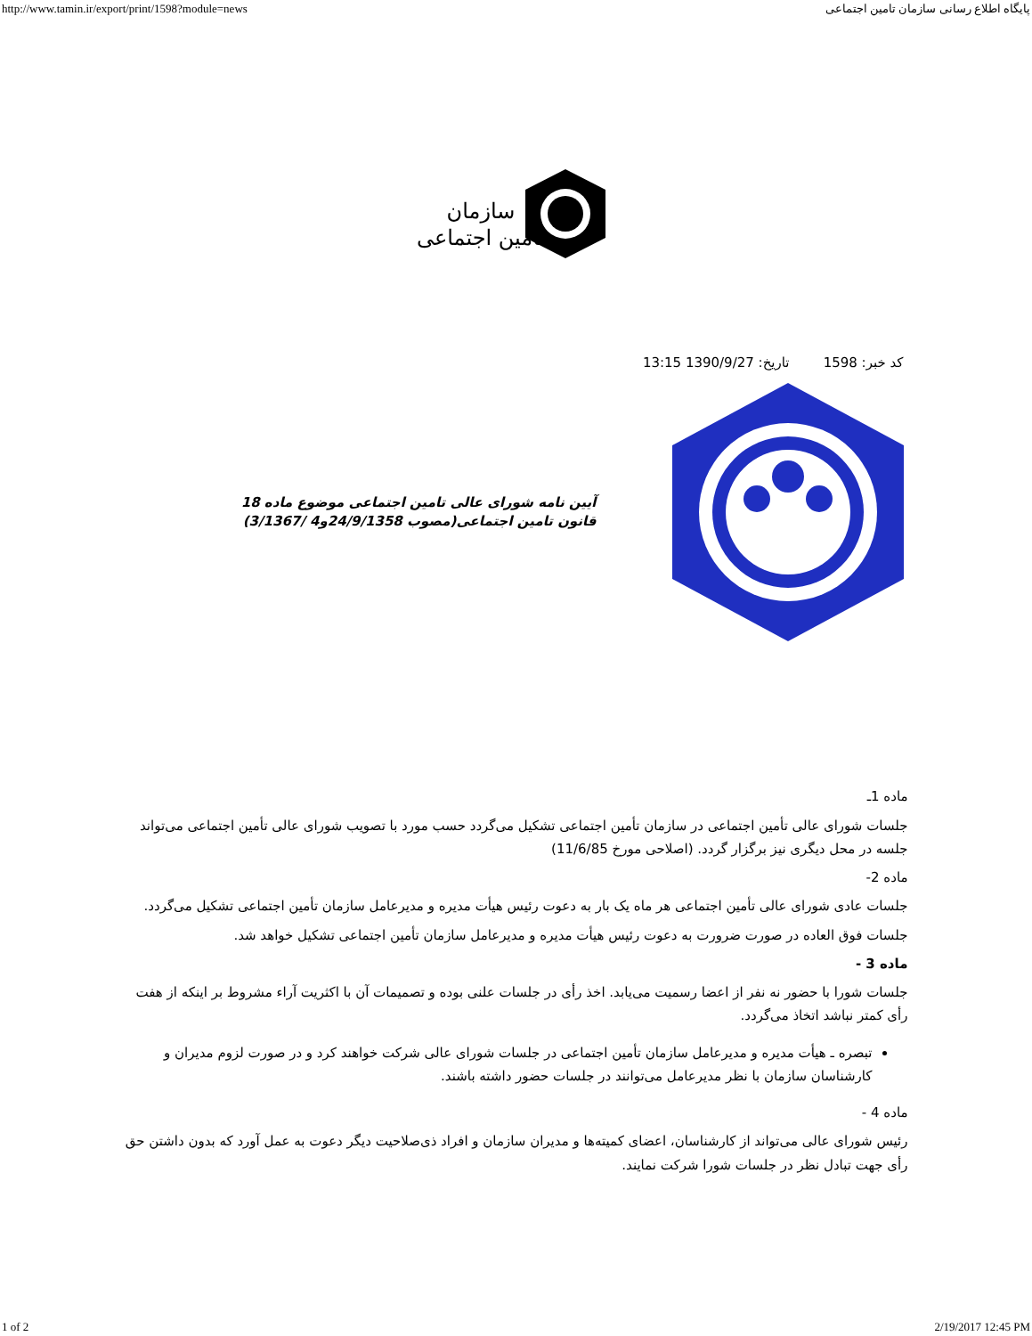http://www.tamin.ir/export/print/1598?module=news پایگاه اطلاع رسانی سازمان تامین اجتماعی
سازمان
تامین اجتماعی
کد خبر: 1598 تاریخ: 1390/9/27 13:15
آیین نامه شورای عالی تامین اجتماعی موضوع ماده 18 قانون تامین اجتماعی(مصوب 24/9/1358و4 /3/1367)
ماده 1ـ
جلسات شورای عالی تأمین اجتماعی در سازمان تأمین اجتماعی تشکیل می‌گردد حسب مورد با تصویب شورای عالی تأمین اجتماعی می‌تواند جلسه در محل دیگری نیز برگزار گردد. (اصلاحی مورخ 11/6/85)
ماده 2-
جلسات عادی شورای عالی تأمین اجتماعی هر ماه یک بار به دعوت رئیس هیأت مدیره و مدیرعامل سازمان تأمین اجتماعی تشکیل می‌گردد.
جلسات فوق العاده در صورت ضرورت به دعوت رئیس هیأت مدیره و مدیرعامل سازمان تأمین اجتماعی تشکیل خواهد شد.
ماده 3 -
جلسات شورا با حضور نه نفر از اعضا رسمیت می‌یابد. اخذ رأی در جلسات علنی بوده و تصمیمات آن با اکثریت آراء مشروط بر اینکه از هفت رأی کمتر نباشد اتخاذ می‌گردد.
تبصره ـ هیأت مدیره و مدیرعامل سازمان تأمین اجتماعی در جلسات شورای عالی شرکت خواهند کرد و در صورت لزوم مدیران و کارشناسان سازمان با نظر مدیرعامل می‌توانند در جلسات حضور داشته باشند.
ماده 4 -
رئیس شورای عالی می‌تواند از کارشناسان، اعضای کمیته‌ها و مدیران سازمان و افراد ذی‌صلاحیت دیگر دعوت به عمل آورد که بدون داشتن حق رأی جهت تبادل نظر در جلسات شورا شرکت نمایند.
1 of 2 2/19/2017 12:45 PM